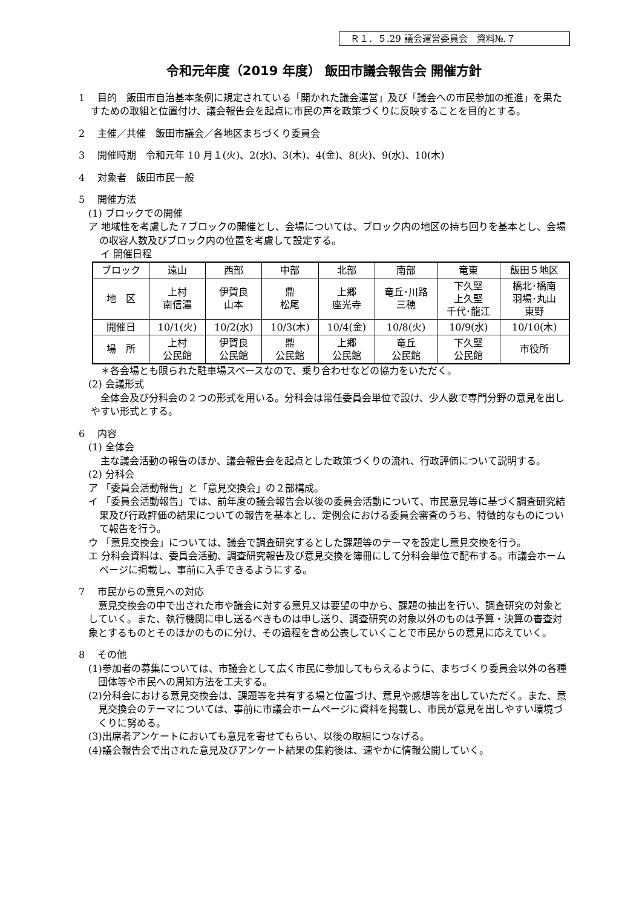Ｒ１．５.29 議会運営委員会　資料№.７
令和元年度（2019 年度） 飯田市議会報告会 開催方針
1　 目的　飯田市自治基本条例に規定されている「開かれた議会運営」及び「議会への市民参加の推進」を果たすための取組と位置付け、議会報告会を起点に市民の声を政策づくりに反映することを目的とする。
2　 主催／共催　飯田市議会／各地区まちづくり委員会
3　 開催時期　令和元年 10 月１(火)、2(水)、3(木)、4(金)、8(火)、9(水)、10(木)
4　 対象者　飯田市民一般
5　 開催方法
(1) ブロックでの開催
ア 地域性を考慮した７ブロックの開催とし、会場については、ブロック内の地区の持ち回りを基本とし、会場の収容人数及びブロック内の位置を考慮して設定する。
イ 開催日程
| ブロック | 遠山 | 西部 | 中部 | 北部 | 南部 | 竜東 | 飯田５地区 |
| 地 区 | 上村 南信濃 | 伊賀良 山本 | 鼎 松尾 | 上郷 座光寺 | 竜丘･川路 三穂 | 下久堅 上久堅 千代･龍江 | 橋北･橋南 羽場･丸山 東野 |
| 開催日 | 10/1(火) | 10/2(水) | 10/3(木) | 10/4(金) | 10/8(火) | 10/9(水) | 10/10(木) |
| 場 所 | 上村 公民館 | 伊賀良 公民館 | 鼎 公民館 | 上郷 公民館 | 竜丘 公民館 | 下久堅 公民館 | 市役所 |
＊各会場とも限られた駐車場スペースなので、乗り合わせなどの協力をいただく。
(2) 会議形式
全体会及び分科会の２つの形式を用いる。分科会は常任委員会単位で設け、少人数で専門分野の意見を出しやすい形式とする。
6　 内容
(1) 全体会
主な議会活動の報告のほか、議会報告会を起点とした政策づくりの流れ、行政評価について説明する。
(2) 分科会
ア 「委員会活動報告」と「意見交換会」の２部構成。
イ 「委員会活動報告」では、前年度の議会報告会以後の委員会活動について、市民意見等に基づく調査研究結果及び行政評価の結果についての報告を基本とし、定例会における委員会審査のうち、特徴的なものについて報告を行う。
ウ 「意見交換会」については、議会で調査研究するとした課題等のテーマを設定し意見交換を行う。
エ 分科会資料は、委員会活動、調査研究報告及び意見交換を簿冊にして分科会単位で配布する。市議会ホームページに掲載し、事前に入手できるようにする。
7　 市民からの意見への対応
意見交換会の中で出された市や議会に対する意見又は要望の中から、課題の抽出を行い、調査研究の対象としていく。また、執行機関に申し送るべきものは申し送り、調査研究の対象以外のものは予算・決算の審査対象とするものとそのほかのものに分け、その過程を含め公表していくことで市民からの意見に応えていく。
8　 その他
(1)参加者の募集については、市議会として広く市民に参加してもらえるように、まちづくり委員会以外の各種団体等や市民への周知方法を工夫する。
(2)分科会における意見交換会は、課題等を共有する場と位置づけ、意見や感想等を出していただく。また、意見交換会のテーマについては、事前に市議会ホームページに資料を掲載し、市民が意見を出しやすい環境づくりに努める。
(3)出席者アンケートにおいても意見を寄せてもらい、以後の取組につなげる。
(4)議会報告会で出された意見及びアンケート結果の集約後は、速やかに情報公開していく。